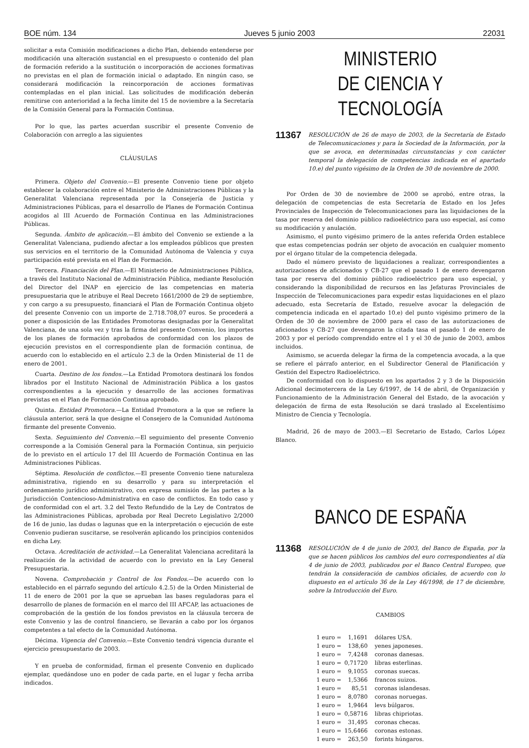BOE núm. 134 Jueves 5 junio 2003 22031
solicitar a esta Comisión modificaciones a dicho Plan, debiendo entenderse por modificación una alteración sustancial en el presupuesto o contenido del plan de formación referido a la sustitución o incorporación de acciones formativas no previstas en el plan de formación inicial o adaptado. En ningún caso, se considerará modificación la reincorporación de acciones formativas contempladas en el plan inicial. Las solicitudes de modificación deberán remitirse con anterioridad a la fecha límite del 15 de noviembre a la Secretaría de la Comisión General para la Formación Continua.
Por lo que, las partes acuerdan suscribir el presente Convenio de Colaboración con arreglo a las siguientes
CLÁUSULAS
Primera. Objeto del Convenio.—El presente Convenio tiene por objeto establecer la colaboración entre el Ministerio de Administraciones Públicas y la Generalitat Valenciana representada por la Consejería de Justicia y Administraciones Públicas, para el desarrollo de Planes de Formación Continua acogidos al III Acuerdo de Formación Continua en las Administraciones Públicas.
Segunda. Ámbito de aplicación.—El ámbito del Convenio se extiende a la Generalitat Valenciana, pudiendo afectar a los empleados públicos que presten sus servicios en el territorio de la Comunidad Autónoma de Valencia y cuya participación esté prevista en el Plan de Formación.
Tercera. Financiación del Plan.—El Ministerio de Administraciones Pública, a través del Instituto Nacional de Administración Pública, mediante Resolución del Director del INAP en ejercicio de las competencias en materia presupuestaria que le atribuye el Real Decreto 1661/2000 de 29 de septiembre, y con cargo a su presupuesto, financiará el Plan de Formación Continua objeto del presente Convenio con un importe de 2.718.708,07 euros. Se procederá a poner a disposición de las Entidades Promotoras designadas por la Generalitat Valenciana, de una sola vez y tras la firma del presente Convenio, los importes de los planes de formación aprobados de conformidad con los plazos de ejecución previstos en el correspondiente plan de formación continua, de acuerdo con lo establecido en el artículo 2.3 de la Orden Ministerial de 11 de enero de 2001.
Cuarta. Destino de los fondos.—La Entidad Promotora destinará los fondos librados por el Instituto Nacional de Administración Pública a los gastos correspondientes a la ejecución y desarrollo de las acciones formativas previstas en el Plan de Formación Continua aprobado.
Quinta. Entidad Promotora.—La Entidad Promotora a la que se refiere la cláusula anterior, será la que designe el Consejero de la Comunidad Autónoma firmante del presente Convenio.
Sexta. Seguimiento del Convenio.—El seguimiento del presente Convenio corresponde a la Comisión General para la Formación Continua, sin perjuicio de lo previsto en el artículo 17 del III Acuerdo de Formación Continua en las Administraciones Públicas.
Séptima. Resolución de conflictos.—El presente Convenio tiene naturaleza administrativa, rigiendo en su desarrollo y para su interpretación el ordenamiento jurídico administrativo, con expresa sumisión de las partes a la Jurisdicción Contencioso-Administrativa en caso de conflictos. En todo caso y de conformidad con el art. 3.2 del Texto Refundido de la Ley de Contratos de las Administraciones Públicas, aprobada por Real Decreto Legislativo 2/2000 de 16 de junio, las dudas o lagunas que en la interpretación o ejecución de este Convenio pudieran suscitarse, se resolverán aplicando los principios contenidos en dicha Ley.
Octava. Acreditación de actividad.—La Generalitat Valenciana acreditará la realización de la actividad de acuerdo con lo previsto en la Ley General Presupuestaria.
Novena. Comprobación y Control de los Fondos.—De acuerdo con lo establecido en el párrafo segundo del artículo 4.2.5) de la Orden Ministerial de 11 de enero de 2001 por la que se aprueban las bases reguladoras para el desarrollo de planes de formación en el marco del III AFCAP, las actuaciones de comprobación de la gestión de los fondos previstos en la cláusula tercera de este Convenio y las de control financiero, se llevarán a cabo por los órganos competentes a tal efecto de la Comunidad Autónoma.
Décima. Vigencia del Convenio.—Este Convenio tendrá vigencia durante el ejercicio presupuestario de 2003.
Y en prueba de conformidad, firman el presente Convenio en duplicado ejemplar, quedándose uno en poder de cada parte, en el lugar y fecha arriba indicados.
MINISTERIO
DE CIENCIA Y TECNOLOGÍA
11367 RESOLUCIÓN de 26 de mayo de 2003, de la Secretaría de Estado de Telecomunicaciones y para la Sociedad de la Información, por la que se avoca, en determinadas circunstancias y con carácter temporal la delegación de competencias indicada en el apartado 10.e) del punto vigésimo de la Orden de 30 de noviembre de 2000.
Por Orden de 30 de noviembre de 2000 se aprobó, entre otras, la delegación de competencias de esta Secretaría de Estado en los Jefes Provinciales de Inspección de Telecomunicaciones para las liquidaciones de la tasa por reserva del dominio público radioeléctrico para uso especial, así como su modificación y anulación.
Asimismo, el punto vigésimo primero de la antes referida Orden establece que estas competencias podrán ser objeto de avocación en cualquier momento por el órgano titular de la competencia delegada.
Dado el número previsto de liquidaciones a realizar, correspondientes a autorizaciones de aficionados y CB-27 que el pasado 1 de enero devengaron tasa por reserva del dominio público radioeléctrico para uso especial, y considerando la disponibilidad de recursos en las Jefaturas Provinciales de Inspección de Telecomunicaciones para expedir estas liquidaciones en el plazo adecuado, esta Secretaría de Estado, resuelve avocar la delegación de competencia indicada en el apartado 10.e) del punto vigésimo primero de la Orden de 30 de noviembre de 2000 para el caso de las autorizaciones de aficionados y CB-27 que devengaron la citada tasa el pasado 1 de enero de 2003 y por el período comprendido entre el 1 y el 30 de junio de 2003, ambos incluidos.
Asimismo, se acuerda delegar la firma de la competencia avocada, a la que se refiere el párrafo anterior, en el Subdirector General de Planificación y Gestión del Espectro Radioeléctrico.
De conformidad con lo dispuesto en los apartados 2 y 3 de la Disposición Adicional decimotercera de la Ley 6/1997, de 14 de abril, de Organización y Funcionamiento de la Administración General del Estado, de la avocación y delegación de firma de esta Resolución se dará traslado al Excelentísimo Ministro de Ciencia y Tecnología.
Madrid, 26 de mayo de 2003.—El Secretario de Estado, Carlos López Blanco.
BANCO DE ESPAÑA
11368 RESOLUCIÓN de 4 de junio de 2003, del Banco de España, por la que se hacen públicos los cambios del euro correspondientes al día 4 de junio de 2003, publicados por el Banco Central Europeo, que tendrán la consideración de cambios oficiales, de acuerdo con lo dispuesto en el artículo 36 de la Ley 46/1998, de 17 de diciembre, sobre la Introducción del Euro.
CAMBIOS
| 1 euro = | 1,1691 | dólares USA. |
| 1 euro = | 138,60 | yenes japoneses. |
| 1 euro = | 7,4248 | coronas danesas. |
| 1 euro = | 0,71720 | libras esterlinas. |
| 1 euro = | 9,1055 | coronas suecas. |
| 1 euro = | 1,5366 | francos suizos. |
| 1 euro = | 85,51 | coronas islandesas. |
| 1 euro = | 8,0780 | coronas noruegas. |
| 1 euro = | 1,9464 | levs búlgaros. |
| 1 euro = | 0,58716 | libras chipriotas. |
| 1 euro = | 31,495 | coronas checas. |
| 1 euro = | 15,6466 | coronas estonas. |
| 1 euro = | 263,50 | forints húngaros. |